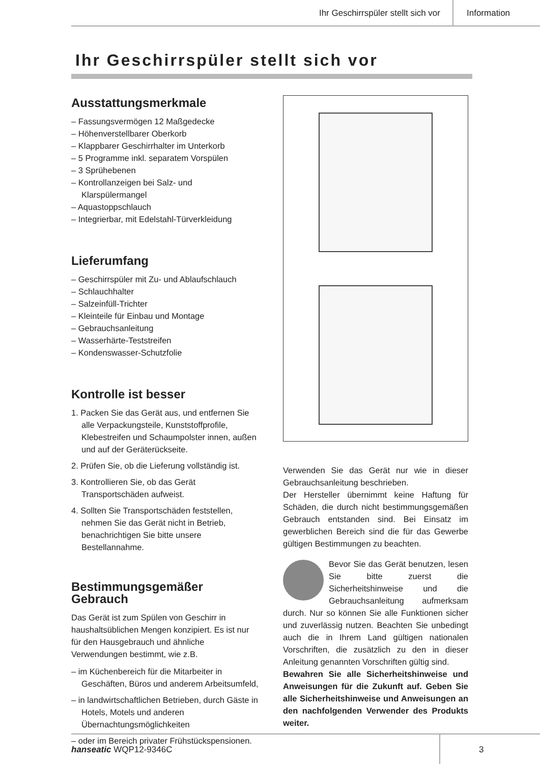Ihr Geschirrspüler stellt sich vor
Information
Ihr Geschirrspüler stellt sich vor
Ausstattungsmerkmale
– Fassungsvermögen 12 Maßgedecke
– Höhenverstellbarer Oberkorb
– Klappbarer Geschirrhalter im Unterkorb
– 5 Programme inkl. separatem Vorspülen
– 3 Sprühebenen
– Kontrollanzeigen bei Salz- und Klarspülermangel
– Aquastoppschlauch
– Integrierbar, mit Edelstahl-Türverkleidung
Lieferumfang
– Geschirrspüler mit Zu- und Ablaufschlauch
– Schlauchhalter
– Salzeinfüll-Trichter
– Kleinteile für Einbau und Montage
– Gebrauchsanleitung
– Wasserhärte-Teststreifen
– Kondenswasser-Schutzfolie
Kontrolle ist besser
1. Packen Sie das Gerät aus, und entfernen Sie alle Verpackungsteile, Kunststoffprofile, Klebestreifen und Schaumpolster innen, außen und auf der Geräterückseite.
2. Prüfen Sie, ob die Lieferung vollständig ist.
3. Kontrollieren Sie, ob das Gerät Transportschäden aufweist.
4. Sollten Sie Transportschäden feststellen, nehmen Sie das Gerät nicht in Betrieb, benachrichtigen Sie bitte unsere Bestellannahme.
Bestimmungsgemäßer Gebrauch
Das Gerät ist zum Spülen von Geschirr in haushaltsüblichen Mengen konzipiert. Es ist nur für den Hausgebrauch und ähnliche Verwendungen bestimmt, wie z.B.
– im Küchenbereich für die Mitarbeiter in Geschäften, Büros und anderem Arbeitsumfeld,
– in landwirtschaftlichen Betrieben, durch Gäste in Hotels, Motels und anderen Übernachtungsmöglichkeiten
– oder im Bereich privater Frühstückspensionen.
Verwenden Sie das Gerät nur wie in dieser Gebrauchsanleitung beschrieben.
Der Hersteller übernimmt keine Haftung für Schäden, die durch nicht bestimmungsgemäßen Gebrauch entstanden sind. Bei Einsatz im gewerblichen Bereich sind die für das Gewerbe gültigen Bestimmungen zu beachten.
Bevor Sie das Gerät benutzen, lesen Sie bitte zuerst die Sicherheitshinweise und die Gebrauchsanleitung aufmerksam durch. Nur so können Sie alle Funktionen sicher und zuverlässig nutzen. Beachten Sie unbedingt auch die in Ihrem Land gültigen nationalen Vorschriften, die zusätzlich zu den in dieser Anleitung genannten Vorschriften gültig sind.
Bewahren Sie alle Sicherheitshinweise und Anweisungen für die Zukunft auf. Geben Sie alle Sicherheitshinweise und Anweisungen an den nachfolgenden Verwender des Produkts weiter.
hanseatic WQP12-9346C 3